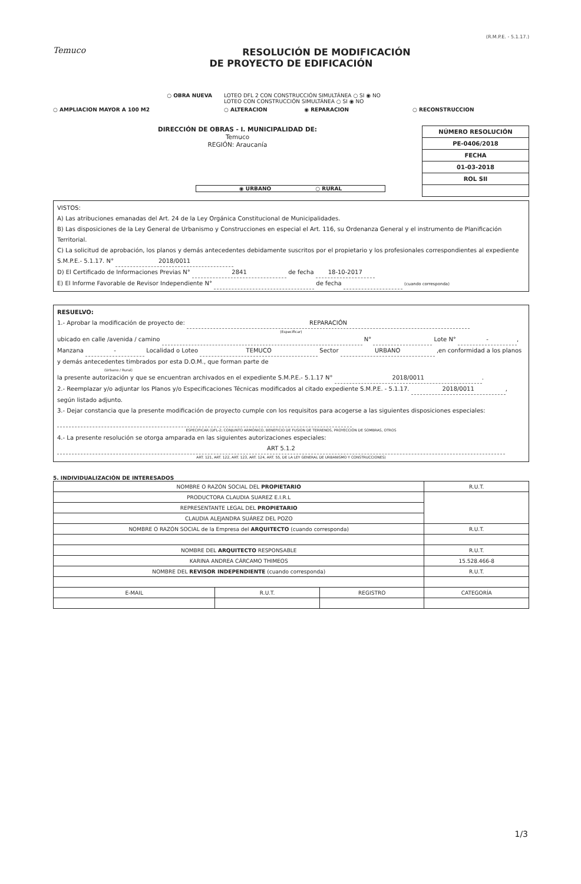(R.M.P.E. - 5.1.17.)
Temuco
RESOLUCIÓN DE MODIFICACIÓN
DE PROYECTO DE EDIFICACIÓN
○ OBRA NUEVA
LOTEO DFL 2 CON CONSTRUCCIÓN SIMULTÁNEA ○ SI ◉ NO
LOTEO CON CONSTRUCCIÓN SIMULTÁNEA ○ SI ◉ NO
○ AMPLIACION MAYOR A 100 M2
○ ALTERACION ◉ REPARACION
○ RECONSTRUCCION
DIRECCIÓN DE OBRAS - I. MUNICIPALIDAD DE:
Temuco
REGIÓN: Araucanía
| NÚMERO RESOLUCIÓN |
| PE-0406/2018 |
| FECHA |
| 01-03-2018 |
| ROL SII |
◉ URBANO ○ RURAL
VISTOS:
A) Las atribuciones emanadas del Art. 24 de la Ley Orgánica Constitucional de Municipalidades.
B) Las disposiciones de la Ley General de Urbanismo y Construcciones en especial el Art. 116, su Ordenanza General y el instrumento de Planificación Territorial.
C) La solicitud de aprobación, los planos y demás antecedentes debidamente suscritos por el propietario y los profesionales correspondientes al expediente S.M.P.E.- 5.1.17. N° 2018/0011
D) El Certificado de Informaciones Previas N° 2841 de fecha 18-10-2017
E) El Informe Favorable de Revisor Independiente N° de fecha (cuando corresponda)
RESUELVO:
1.- Aprobar la modificación de proyecto de: REPARACIÓN
(Especificar)
ubicado en calle /avenida / camino N° Lote N° -, Manzana - Localidad o Loteo TEMUCO Sector URBANO ,en conformidad a los planos y demás antecedentes timbrados por esta D.O.M., que forman parte de
(Urbano / Rural)
la presente autorización y que se encuentran archivados en el expediente S.M.P.E.- 5.1.17 N° 2018/0011.
2.- Reemplazar y/o adjuntar los Planos y/o Especificaciones Técnicas modificados al citado expediente S.M.P.E. - 5.1.17. 2018/0011, según listado adjunto.
3.- Dejar constancia que la presente modificación de proyecto cumple con los requisitos para acogerse a las siguientes disposiciones especiales:
ESPECIFICAR (DFL-2; CONJUNTO ARMÓNICO, BENEFICIO DE FUSION DE TERRENOS, PROYECCIÓN DE SOMBRAS, OTROS
4.- La presente resolución se otorga amparada en las siguientes autorizaciones especiales: ART 5.1.2
ART. 121, ART. 122, ART. 123, ART. 124, ART. 55, DE LA LEY GENERAL DE URBANISMO Y CONSTRUCCIONES)
5. INDIVIDUALIZACIÓN DE INTERESADOS
| NOMBRE O RAZÓN SOCIAL DEL PROPIETARIO | | | R.U.T. |
| PRODUCTORA CLAUDIA SUAREZ E.I.R.L | | | |
| REPRESENTANTE LEGAL DEL PROPIETARIO | | | |
| CLAUDIA ALEJANDRA SUÁREZ DEL POZO | | | |
| NOMBRE O RAZÓN SOCIAL de la Empresa del ARQUITECTO (cuando corresponda) | | | R.U.T. |
| NOMBRE DEL ARQUITECTO RESPONSABLE | | | R.U.T. |
| KARINA ANDREA CÁRCAMO THIMEOS | | | 15.528.466-8 |
| NOMBRE DEL REVISOR INDEPENDIENTE (cuando corresponda) | | | R.U.T. |
| E-MAIL | R.U.T. | REGISTRO | CATEGORÍA |
1/3